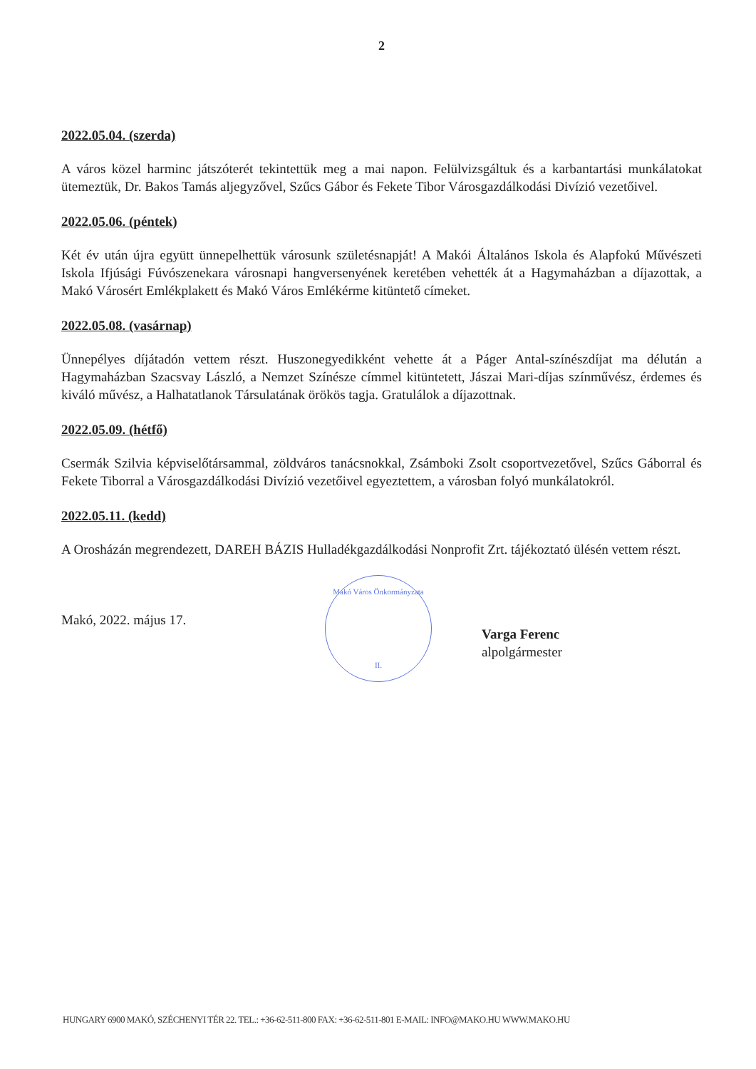2
2022.05.04. (szerda)
A város közel harminc játszóterét tekintettük meg a mai napon. Felülvizsgáltuk és a karbantartási munkálatokat ütemeztük, Dr. Bakos Tamás aljegyzővel, Szűcs Gábor és Fekete Tibor Városgazdálkodási Divízió vezetőivel.
2022.05.06. (péntek)
Két év után újra együtt ünnepelhettük városunk születésnapját! A Makói Általános Iskola és Alapfokú Művészeti Iskola Ifjúsági Fúvószenekara városnapi hangversenyének keretében vehették át a Hagymaházban a díjazottak, a Makó Városért Emlékplakett és Makó Város Emlékérme kitüntető címeket.
2022.05.08. (vasárnap)
Ünnepélyes díjátadón vettem részt. Huszonegyedikként vehette át a Páger Antal-színészdíjat ma délután a Hagymaházban Szacsvay László, a Nemzet Színésze címmel kitüntetett, Jászai Mari-díjas színművész, érdemes és kiváló művész, a Halhatatlanok Társulatának örökös tagja. Gratulálok a díjazottnak.
2022.05.09. (hétfő)
Csermák Szilvia képviselőtársammal, zöldváros tanácsnokkal, Zsámboki Zsolt csoportvezetővel, Szűcs Gáborral és Fekete Tiborral a Városgazdálkodási Divízió vezetőivel egyeztettem, a városban folyó munkálatokról.
2022.05.11. (kedd)
A Orosházán megrendezett, DAREH BÁZIS Hulladékgazdálkodási Nonprofit Zrt. tájékoztató ülésén vettem részt.
Makó, 2022. május 17.
Makó Város Önkormányzata
II.
Varga Ferenc
alpolgármester
HUNGARY 6900 MAKÓ, SZÉCHENYI TÉR 22. TEL.: +36-62-511-800 FAX: +36-62-511-801 E-MAIL: INFO@MAKO.HU WWW.MAKO.HU